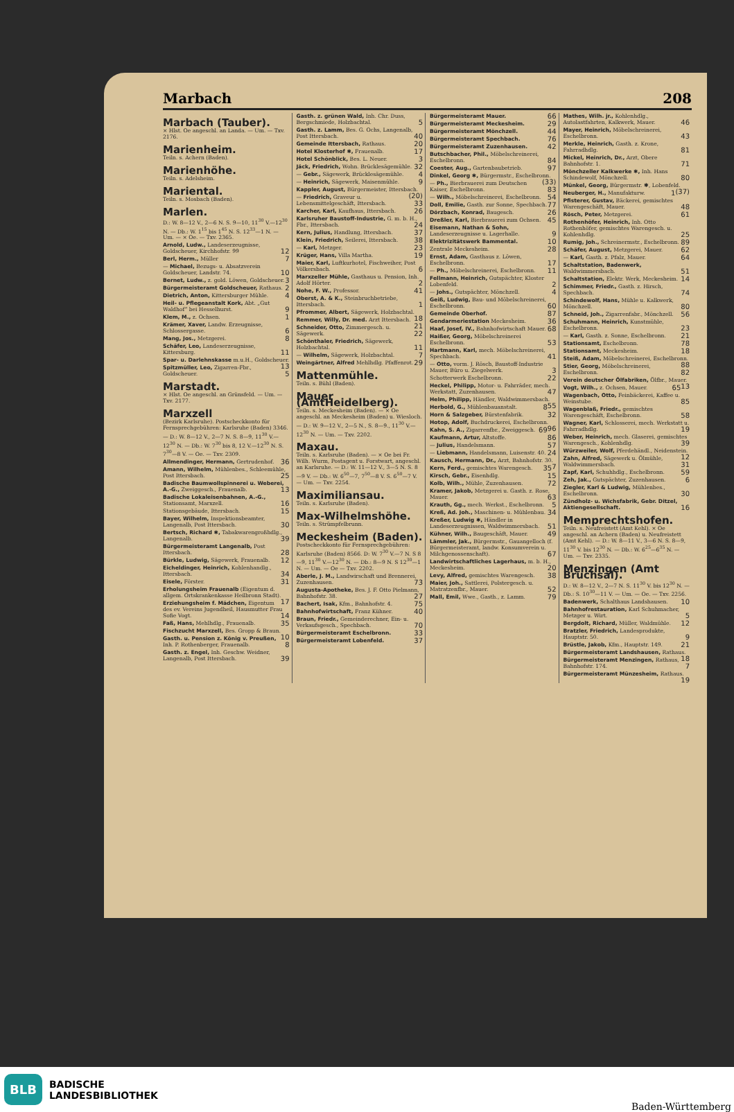Marbach 208
Marbach (Tauber).
× Hlst. Oe angeschl. an Landa. — Um. — Txv. 2176.
Marienheim.
Teiln. s. Achern (Baden).
Marienhöhe.
Teiln. s. Adelsheim.
Mariental.
Teiln. s. Mosbach (Baden).
Marlen.
D.: W. 8—12 V., 2—6 N. S. 9—10, 11<sup>30</sup> V.—12<sup>30</sup> N. — Db.: W. 1<sup>15</sup> bis 1<sup>45</sup> N. S. 12<sup>33</sup>—1 N. — Um. — × Oe. — Txv. 2365.
Arnold, Ludw., Landeserzeugnisse, Goldscheuer, Kirchhofstr. 99 12
Berl, Herm., Müller 7
— Michael, Bezugs- u. Absatzverein Goldscheuer, Landstr. 74. 10
Bernet, Ludw., z. gold. Löwen, Goldscheuer. 3
Bürgermeisteramt Goldscheuer, Rathaus. 2
Dietrich, Anton, Kittersburger Mühle. 4
Heil- u. Pflegeanstalt Kork, Abt. „Gut Waldhof“ bei Hesselhurst. 9
Klem, M., z. Ochsen. 1
Krämer, Xaver, Landw. Erzeugnisse, Schlossergasse. 6
Mang, Jos., Metzgerei. 8
Schäfer, Leo, Landeserzeugnisse, Kittersburg. 11
Spar- u. Darlehnskasse m.u.H., Goldscheuer. 13
Spitzmüller, Leo, Zigarren-Fbr., Goldscheuer. 5
Marstadt.
× Hlst. Oe angeschl. an Grünsfeld. — Um. — Txv. 2177.
Marxzell
(Bezirk Karlsruhe). Postscheckkonto für Fernsprechgebühren: Karlsruhe (Baden) 3346. — D.: W. 8—12 V., 2—7 N. S. 8—9, 11<sup>30</sup> V.—12<sup>30</sup> N. — Db.: W. 7<sup>30</sup> bis 8, 12 V.—12<sup>30</sup> N. S. 7<sup>30</sup>—8 V. — Oe. — Txv. 2309.
Allmendinger, Hermann, Gertrudenhof. 36
Amann, Wilhelm, Mühlenbes., Schleemühle, Post Ittersbach. 25
Badische Baumwollspinnerei u. Weberei, A.-G., Zweiggesch., Frauenalb. 13
Badische Lokaleisenbahnen, A.-G., Stationsamt, Marxzell. 16
Stationsgebäude, Ittersbach. 15
Bayer, Wilhelm, Inspektionsbeamter, Langenalb, Post Ittersbach. 30
Bertsch, Richard ✱, Tabakwarengroßhdlg., Langenalb. 39
Bürgermeisteramt Langenalb, Post Ittersbach. 28
Bürkle, Ludwig, Sägewerk, Frauenalb. 12
Eicheldinger, Heinrich, Kohlenhandlg., Ittersbach. 34
Eisele, Förster. 31
Erholungsheim Frauenalb (Eigentum d. allgem. Ortskrankenkasse Heilbronn Stadt). 17
Erziehungsheim f. Mädchen, Eigentum des ev. Vereins Jugendheil, Hausmutter Frau Sofie Vogt. 14
Faß, Hans, Mehlhdlg., Frauenalb. 35
Fischzucht Marxzell, Bes. Gropp & Braun. 10
Gasth. u. Pension z. König v. Preußen, Inh. P. Rothenberger, Frauenalb. 8
Gasth. z. Engel, Inh. Geschw. Weidner, Langenalb, Post Ittersbach. 39
Gasth. z. grünen Wald, Inh. Chr. Duss, Bergschmiede, Holzbachtal. 5
Gasth. z. Lamm, Bes. G. Ochs, Langenalb, Post Ittersbach. 40
Gemeinde Ittersbach, Rathaus. 20
Hotel Klosterhof ✱, Frauenalb. 17
Hotel Schönblick, Bes. L. Neuer. 3
Jäck, Friedrich, Wohn. Brücklesägemühle. 32
— Gebr., Sägewerk, Brücklesägemühle. 4
— Heinrich, Sägewerk, Maisenmühle. 9
Kappler, August, Bürgermeister, Ittersbach. (20)
— Friedrich, Graveur u. Lebensmittelgeschäft, Ittersbach. 33
Karcher, Karl, Kaufhaus, Ittersbach. 26
Karlsruher Baustoff-Industrie, G. m. b. H., Fbr., Ittersbach. 24
Kern, Julius, Handlung, Ittersbach. 37
Klein, Friedrich, Seilerei, Ittersbach. 38
— Karl, Metzger. 23
Krüger, Hans, Villa Martha. 19
Maier, Karl, Luftkurhotel, Fischweiher, Post Völkersbach. 6
Marxzeller Mühle, Gasthaus u. Pension, Inh. Adolf Hörter. 2
Nohe, F. W., Professor. 41
Oberst, A. & K., Steinbruchbetriebe, Ittersbach. 1
Pfrommer, Albert, Sägewerk, Holzbachtal. 18
Remmer, Willy, Dr. med. Arzt Ittersbach. 21
Schneider, Otto, Zimmergesch. u. Sägewerk. 22
Schönthaler, Friedrich, Sägewerk, Holzbachtal. 11
— Wilhelm, Sägewerk, Holzbachtal. 7
Weingärtner, Alfred Mehlhdlg. Pfaffenrot. 29
Mattenmühle.
Teiln. s. Bühl (Baden).
Mauer (AmtHeidelberg).
Teiln. s. Meckesheim (Baden). — × Oe angeschl. an Meckesheim (Baden) u. Wiesloch. — D.: W. 9—12 V., 2—5 N., S. 8—9., 11<sup>30</sup> V.—12<sup>30</sup> N. — Um. — Txv. 2202.
Maxau.
Teiln. s. Karlsruhe (Baden). — × Oe bei Fr. Wilh. Wurm, Postagent u. Forstwart, angeschl. an Karlsruhe. — D.: W. 11—12 V., 3—5 N. S. 8—9 V. — Db.: W. 6<sup>50</sup>—7, 7<sup>50</sup>—8 V. S. 6<sup>50</sup>—7 V. — Um. — Txv. 2254.
Maximiliansau.
Teiln. s. Karlsruhe (Baden).
Max-Wilhelmshöhe.
Teiln. s. Strümpfelbrunn.
Meckesheim (Baden).
Postscheckkonto für Fernsprechgebühren: Karlsruhe (Baden) 8566. D: W. 7<sup>30</sup> V.—7 N. S 8—9, 11<sup>30</sup> V.—12<sup>30</sup> N. — Db.: 8—9 N. S 12<sup>30</sup>—1 N. — Um. — Oe — Txv. 2202.
Aberle, J. M., Landwirschaft und Brennerei, Zuzenhausen. 73
Augusta-Apotheke, Bes. J. F. Otto Pielmann, Bahnhofstr. 38. 27
Bachert, Isak, Kfm., Bahnhofstr. 4. 75
Bahnhofwirtschaft, Franz Kühner. 40
Braun, Friedr., Gemeinderechner, Ein- u. Verkaufsgesch., Spechbach. 70
Bürgermeisteramt Eschelbronn. 33
Bürgermeisteramt Lobenfeld. 37
Bürgermeisteramt Mauer. 66
Bürgermeisteramt Meckesheim. 29
Bürgermeisteramt Mönchzell. 44
Bürgermeisteramt Spechbach. 76
Bürgermeisteramt Zuzenhausen. 42
Butschbacher, Phil., Möbelschreinerei, Eschelbronn. 84
Coester, Aug., Gartenbaubetrieb. 97
Dinkel, Georg ✱, Bürgermstr., Eschelbronn. (33)
— Ph., Bierbrauerei zum Deutschen Kaiser, Eschelbronn. 83
— Wilh., Möbelschreinerei, Eschelbronn. 54
Doll, Emilie, Gasth. zur Sonne, Spechbach. 77
Dörzbach, Konrad, Baugesch. 26
Dreßler, Karl, Bierbrauerei zum Ochsen. 45
Eisemann, Nathan & Sohn, Landeserzeugnisse u. Lagerhalle. 9
Elektrizitätswerk Bammental. 10
Zentrale Meckesheim. 28
Ernst, Adam, Gasthaus z. Löwen, Eschelbronn. 17
— Ph., Möbelschreinerei, Eschelbronn. 11
Fellmann, Heinrich, Gutspächter, Kloster Lobenfeld. 2
— Johs., Gutspächter, Mönchzell. 4
Geiß, Ludwig, Bau- und Möbelschreinerei, Eschelbronn. 60
Gemeinde Oberhof. 87
Gendarmeriestation Meckesheim. 36
Haaf, Josef, IV., Bahnhofwirtschaft Mauer. 68
Haißer, Georg, Möbelschreinerei Eschelbronn. 53
Hartmann, Karl, mech. Möbelschreinerei, Spechbach. 41
— Otto, vorm. J. Rösch, Baustoff-Industrie Mauer, Büro u. Ziegelwerk. 3
Schotterwerk Eschelbronn. 22
Heckel, Philipp, Motor- u. Fahrräder, mech. Werkstatt, Zuzenhausen. 47
Helm, Philipp, Händler, Waldwimmersbach. 55
Herbold, G., Mühlenbauanstalt. 8
Horn & Salzgeber, Bürstenfabrik. 32
Hotop, Adolf, Buchdruckerei, Eschelbronn. 96
Kahn, S. A., Zigarrenfbr., Zweiggesch. 69
Kaufmann, Artur, Altstoffe. 86
— Julius, Handelsmann. 57
— Liebmann, Handelsmann, Luisenstr. 40. 24
Kausch, Hermann, Dr., Arzt, Bahnhofstr. 30. 7
Kern, Ferd., gemischtes Warengesch. 35
Kirsch, Gebr., Eisenhdlg. 15
Kolb, Wilh., Mühle, Zuzenhausen. 72
Kramer, Jakob, Metzgerei u. Gasth. z. Rose, Mauer. 63
Krauth, Gg., mech. Werkst., Eschelbronn. 5
Kreß, Ad. Joh., Maschinen- u. Mühlenbau. 34
Kreßer, Ludwig ✱, Händler in Landeserzeugnissen, Waldwimmersbach. 51
Kühner, Wilh., Baugeschäft, Mauer. 49
Lämmler, Jak., Bürgermstr., Gauangelloch (f. Bürgermeisteramt, landw. Konsumverein u. Milchgenossenschaft). 67
Landwirtschaftliches Lagerhaus, m. b. H., Meckesheim. 20
Levy, Alfred, gemischtes Warengesch. 38
Maier, Joh., Sattlerei, Polstergesch. u. Matratzenfbr., Mauer. 52
Mall, Emil, Wwe., Gasth., z. Lamm. 79
Mathes, Wilh. jr., Kohlenhdlg., Autolastfahrten, Kalkwerk, Mauer. 46
Mayer, Heinrich, Möbelschreinerei, Eschelbronn. 43
Merkle, Heinrich, Gasth. z. Krone, Fahrradhdlg. 81
Mickel, Heinrich, Dr., Arzt, Obere Bahnhofstr. 1. 71
Mönchzeller Kalkwerke ✱, Inh. Hans Schindewolf, Mönchzell. 80
Münkel, Georg, Bürgermstr. ✱, Lobenfeld. (37)
Neuberger, H., Manufakturw. 1
Pfisterer, Gustav, Bäckerei, gemischtes Warengeschäft, Mauer. 48
Rösch, Peter, Metzgerei. 61
Rothenhöfer, Heinrich, Inh. Otto Rothenhöfer, gemischtes Warengesch. u. Kohlenhdlg. 25
Rumig, Joh., Schreinermstr., Eschelbronn. 89
Schäfer, August, Metzgerei, Mauer. 62
— Karl, Gasth. z. Pfalz, Mauer. 64
Schaltstation, Badenwerk, Waldwimmersbach. 51
Schaltstation, Elektr. Werk, Meckesheim. 14
Schimmer, Friedr., Gasth. z. Hirsch, Spechbach. 74
Schindewolf, Hans, Mühle u. Kalkwerk, Mönchzell. 80
Schneid, Joh., Zigarrenfabr., Mönchzell. 56
Schuhmann, Heinrich, Kunstmühle, Eschelbronn. 23
— Karl, Gasth. z. Sonne, Eschelbronn. 21
Stationsamt, Eschelbronn. 78
Stationsamt, Meckesheim. 18
Steiß, Adam, Möbelschreinerei, Eschelbronn. 88
Stier, Georg, Möbelschreinerei, Eschelbronn. 82
Verein deutscher Ölfabriken, Ölfbr., Mauer. 13
Vogt, Wilh., z. Ochsen, Mauer. 65
Wagenbach, Otto, Feinbäckerei, Kaffee u. Weinstube. 85
Wagenblaß, Friedr., gemischtes Warengeschäft, Eschelbronn. 58
Wagner, Karl, Schlosserei, mech. Werkstatt u. Fahrradhdlg. 19
Weber, Heinrich, mech. Glaserei, gemischtes Warengesch., Kohlenhdlg. 39
Würzweiler, Wolf, Pferdehändl., Neidenstein. 12
Zahn, Alfred, Sägewerk u. Ölmühle, Waldwimmersbach. 31
Zapf, Karl, Schuhhdlg., Eschelbronn. 59
Zeh, Jak., Gutspächter, Zuzenhausen. 6
Ziegler, Karl & Ludwig, Mühlenbes., Eschelbronn. 30
Zündholz- u. Wichsfabrik, Gebr. Ditzel, Aktiengesellschaft. 16
Memprechtshofen.
Teiln. s. Neufreistett (Amt Kehl). × Oe angeschl. an Achern (Baden) u. Neufreistett (Amt Kehl). — D.: W. 8—11 V., 3—6 N. S. 8—9, 11<sup>30</sup> V. bis 12<sup>30</sup> N. — Db.: W. 6<sup>25</sup>—6<sup>35</sup> N. — Um. — Txv. 2335.
Menzingen (Amt Bruchsal).
D.: W. 8—12 V., 2—7 N. S. 11<sup>30</sup> V. bis 12<sup>30</sup> N. — Db.: S. 10<sup>30</sup>—11 V. — Um. — Oe. — Txv. 2256.
Badenwerk, Schalthaus Landshausen. 10
Bahnhofrestauration, Karl Schuhmacher, Metzger u. Wirt. 5
Bergdolt, Richard, Müller, Waldmühle. 12
Bratzler, Friedrich, Landesprodukte, Hauptstr. 50. 9
Brüstle, Jakob, Kfm., Hauptstr. 149. 21
Bürgermeisteramt Landshausen, Rathaus. 18
Bürgermeisteramt Menzingen, Rathaus, Bahnhofstr. 174. 7
Bürgermeisteramt Münzesheim, Rathaus. 19
BLB BADISCHE
LANDESBIBLIOTHEK
Baden-Württemberg